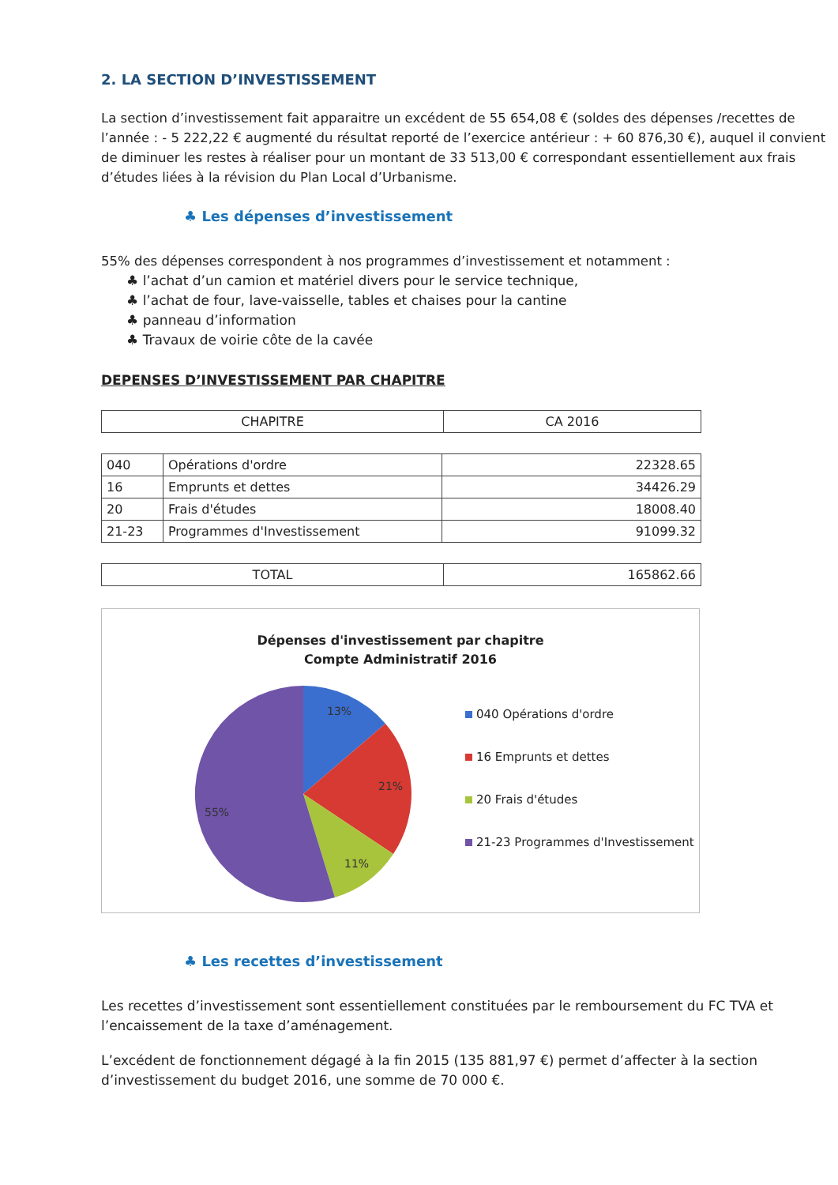2. LA SECTION D’INVESTISSEMENT
La section d’investissement fait apparaitre un excédent de 55 654,08 € (soldes des dépenses /recettes de l’année : - 5 222,22 € augmenté du résultat reporté de l’exercice antérieur : + 60 876,30 €), auquel il convient de diminuer les restes à réaliser pour un montant de 33 513,00 € correspondant essentiellement aux frais d’études liées à la révision du Plan Local d’Urbanisme.
♣ Les dépenses d’investissement
55% des dépenses correspondent à nos programmes d’investissement et notamment :
♣ l’achat d’un camion et matériel divers pour le service technique,
♣ l’achat de four, lave-vaisselle, tables et chaises pour la cantine
♣ panneau d’information
♣ Travaux de voirie côte de la cavée
DEPENSES D’INVESTISSEMENT PAR CHAPITRE
| CHAPITRE | CA 2016 |
| 040 | Opérations d'ordre | 22328.65 |
| 16 | Emprunts et dettes | 34426.29 |
| 20 | Frais d'études | 18008.40 |
| 21-23 | Programmes d'Investissement | 91099.32 |
| TOTAL | 165862.66 |
Dépenses d'investissement par chapitre
Compte Administratif 2016
13%
21%
11%
55%
040 Opérations d'ordre
16 Emprunts et dettes
20 Frais d'études
21-23 Programmes d'Investissement
♣ Les recettes d’investissement
Les recettes d’investissement sont essentiellement constituées par le remboursement du FC TVA et l’encaissement de la taxe d’aménagement.
L’excédent de fonctionnement dégagé à la fin 2015 (135 881,97 €) permet d’affecter à la section d’investissement du budget 2016, une somme de 70 000 €.